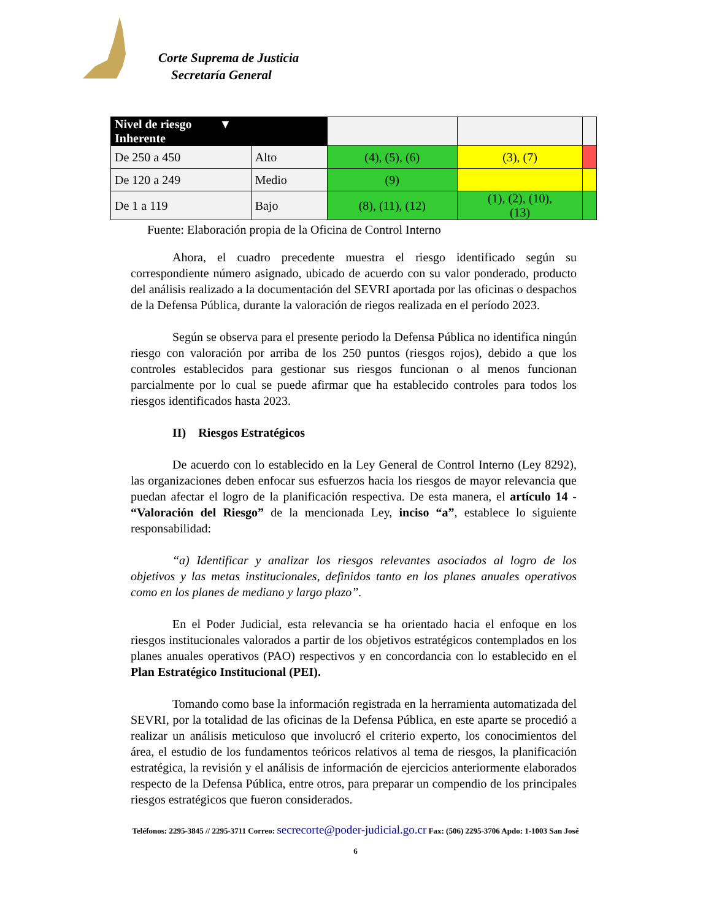Corte Suprema de Justicia
Secretaría General
| Nivel de riesgo ▼ Inherente | | | | |
| De 250 a 450 | Alto | (4), (5), (6) | (3), (7) | |
| De 120 a 249 | Medio | (9) | | |
| De 1 a 119 | Bajo | (8), (11), (12) | (1), (2), (10), (13) | |
Fuente: Elaboración propia de la Oficina de Control Interno
Ahora, el cuadro precedente muestra el riesgo identificado según su correspondiente número asignado, ubicado de acuerdo con su valor ponderado, producto del análisis realizado a la documentación del SEVRI aportada por las oficinas o despachos de la Defensa Pública, durante la valoración de riegos realizada en el período 2023.
Según se observa para el presente periodo la Defensa Pública no identifica ningún riesgo con valoración por arriba de los 250 puntos (riesgos rojos), debido a que los controles establecidos para gestionar sus riesgos funcionan o al menos funcionan parcialmente por lo cual se puede afirmar que ha establecido controles para todos los riesgos identificados hasta 2023.
II) Riesgos Estratégicos
De acuerdo con lo establecido en la Ley General de Control Interno (Ley 8292), las organizaciones deben enfocar sus esfuerzos hacia los riesgos de mayor relevancia que puedan afectar el logro de la planificación respectiva. De esta manera, el artículo 14 - “Valoración del Riesgo” de la mencionada Ley, inciso “a”, establece lo siguiente responsabilidad:
“a) Identificar y analizar los riesgos relevantes asociados al logro de los objetivos y las metas institucionales, definidos tanto en los planes anuales operativos como en los planes de mediano y largo plazo”.
En el Poder Judicial, esta relevancia se ha orientado hacia el enfoque en los riesgos institucionales valorados a partir de los objetivos estratégicos contemplados en los planes anuales operativos (PAO) respectivos y en concordancia con lo establecido en el Plan Estratégico Institucional (PEI).
Tomando como base la información registrada en la herramienta automatizada del SEVRI, por la totalidad de las oficinas de la Defensa Pública, en este aparte se procedió a realizar un análisis meticuloso que involucró el criterio experto, los conocimientos del área, el estudio de los fundamentos teóricos relativos al tema de riesgos, la planificación estratégica, la revisión y el análisis de información de ejercicios anteriormente elaborados respecto de la Defensa Pública, entre otros, para preparar un compendio de los principales riesgos estratégicos que fueron considerados.
Teléfonos: 2295-3845 // 2295-3711 Correo: secrecorte@poder-judicial.go.cr Fax: (506) 2295-3706 Apdo: 1-1003 San José
6